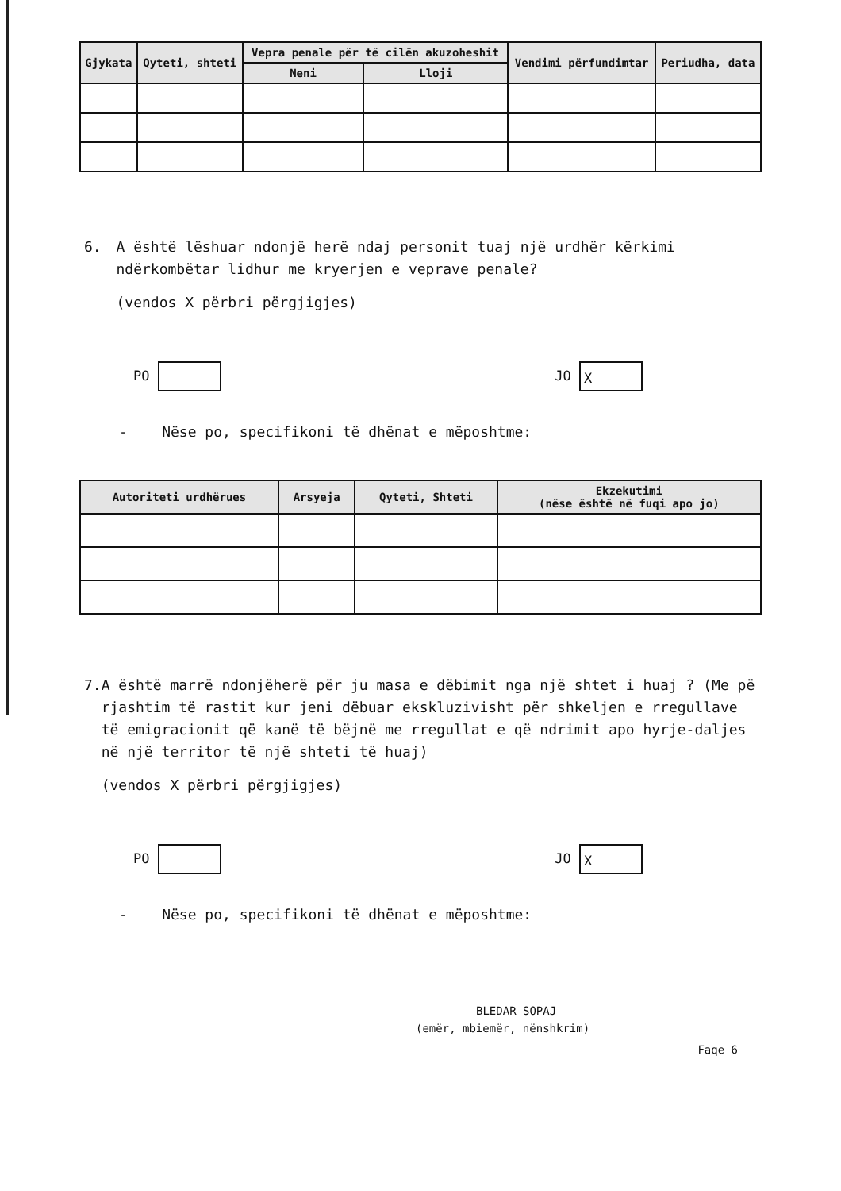| Gjykata | Qyteti, shteti | Vepra penale për të cilën akuzoheshit | | Vendimi përfundimtar | Periudha, data |
| --- | --- | --- | --- | --- | --- |
| | | Neni | Lloji | | |
6. A është lëshuar ndonjë herë ndaj personit tuaj një urdhër kërkimi ndërkombëtar lidhur me kryerjen e veprave penale?
(vendos X përbri përgjigjes)
PO JO X
- Nëse po, specifikoni të dhënat e mëposhtme:
| Autoriteti urdhërues | Arsyeja | Qyteti, Shteti | Ekzekutimi (nëse është në fuqi apo jo) |
| --- | --- | --- | --- |
7. A është marrë ndonjëherë për ju masa e dëbimit nga një shtet i huaj ? (Me pë rjashtim të rastit kur jeni dëbuar ekskluzivisht për shkeljen e rregullave të emigracionit që kanë të bëjnë me rregullat e që ndrimit apo hyrje-daljes në një territor të një shteti të huaj)
(vendos X përbri përgjigjes)
PO JO X
- Nëse po, specifikoni të dhënat e mëposhtme:
BLEDAR SOPAJ
(emër, mbiemër, nënshkrim)
Faqe 6